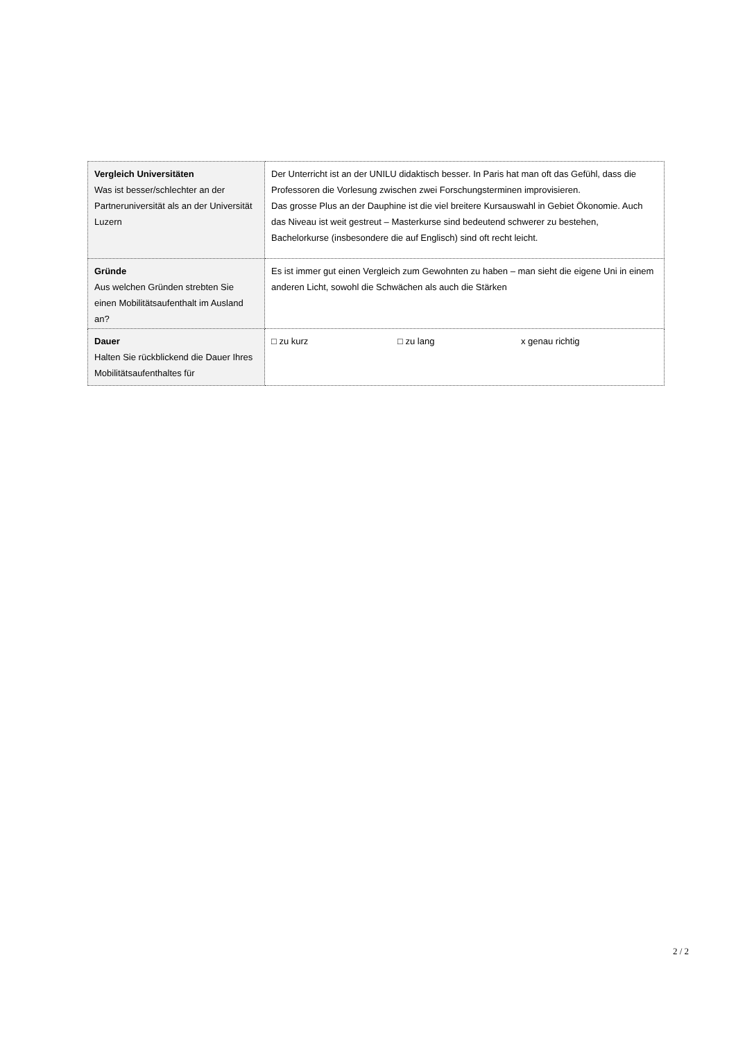| Vergleich Universitäten Was ist besser/schlechter an der Partneruniversität als an der Universität Luzern | Der Unterricht ist an der UNILU didaktisch besser. In Paris hat man oft das Gefühl, dass die Professoren die Vorlesung zwischen zwei Forschungsterminen improvisieren. Das grosse Plus an der Dauphine ist die viel breitere Kursauswahl in Gebiet Ökonomie. Auch das Niveau ist weit gestreut – Masterkurse sind bedeutend schwerer zu bestehen, Bachelorkurse (insbesondere die auf Englisch) sind oft recht leicht. |
| Gründe Aus welchen Gründen strebten Sie einen Mobilitätsaufenthalt im Ausland an? | Es ist immer gut einen Vergleich zum Gewohnten zu haben – man sieht die eigene Uni in einem anderen Licht, sowohl die Schwächen als auch die Stärken |
| Dauer Halten Sie rückblickend die Dauer Ihres Mobilitätsaufenthaltes für | □ zu kurz □ zu lang x genau richtig |
2 / 2